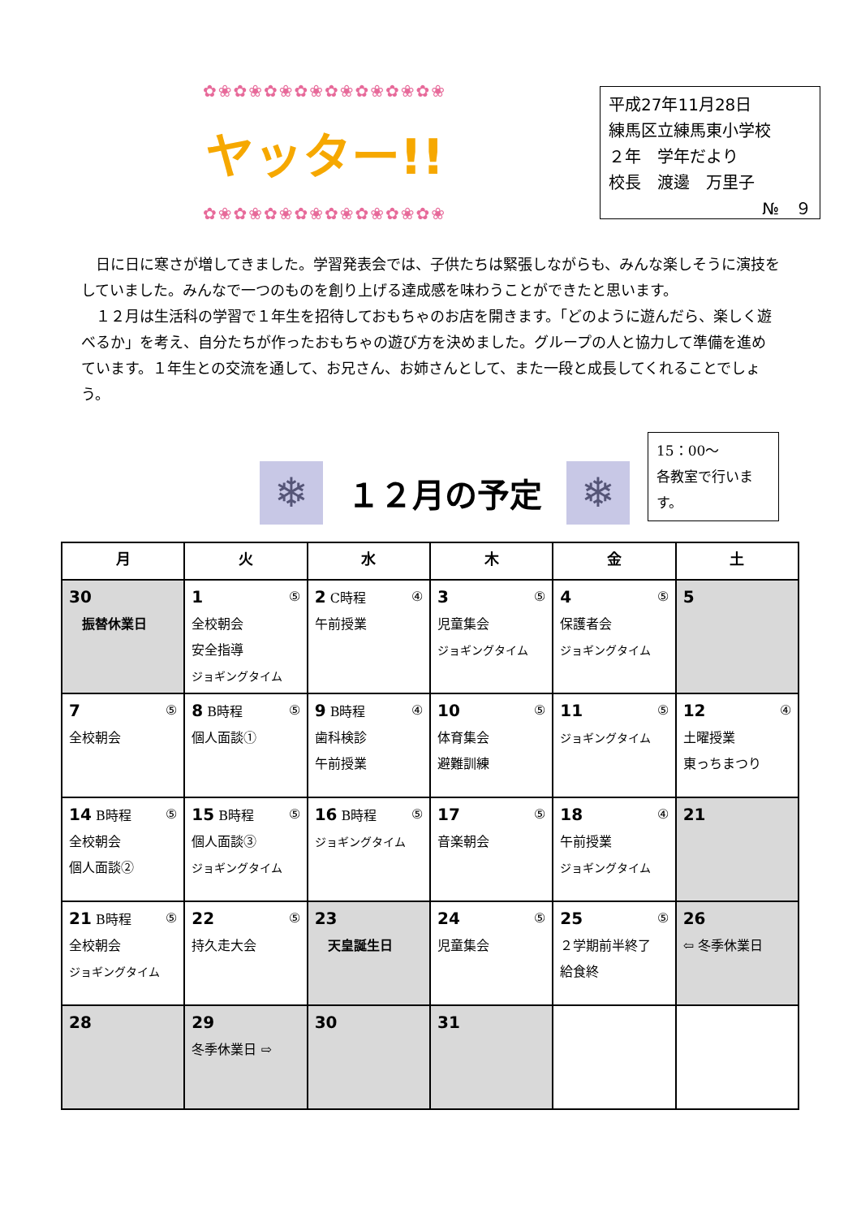✿❀✿❀✿❀✿❀✿❀✿❀✿❀✿❀
ヤッター!!
✿❀✿❀✿❀✿❀✿❀✿❀✿❀✿❀
平成27年11月28日
練馬区立練馬東小学校
２年　学年だより
校長　渡邊　万里子
№　９
　日に日に寒さが増してきました。学習発表会では、子供たちは緊張しながらも、みんな楽しそうに演技をしていました。みんなで一つのものを創り上げる達成感を味わうことができたと思います。
　１２月は生活科の学習で１年生を招待しておもちゃのお店を開きます。「どのように遊んだら、楽しく遊べるか」を考え、自分たちが作ったおもちゃの遊び方を決めました。グループの人と協力して準備を進めています。１年生との交流を通して、お兄さん、お姉さんとして、また一段と成長してくれることでしょう。
❄
１２月の予定
❄
15：00～
各教室で行います。
| 月 | 火 | 水 | 木 | 金 | 土 |
| --- | --- | --- | --- | --- | --- |
| 30 振替休業日 | 1 ⑤ 全校朝会 安全指導 ジョギングタイム | 2 C時程 ④ 午前授業 | 3 ⑤ 児童集会 ジョギングタイム | 4 ⑤ 保護者会 ジョギングタイム | 5 |
| 7 ⑤ 全校朝会 | 8 B時程 ⑤ 個人面談① | 9 B時程 ④ 歯科検診 午前授業 | 10 ⑤ 体育集会 避難訓練 | 11 ⑤ ジョギングタイム | 12 ④ 土曜授業 東っちまつり |
| 14 B時程 ⑤ 全校朝会 個人面談② | 15 B時程 ⑤ 個人面談③ ジョギングタイム | 16 B時程 ⑤ ジョギングタイム | 17 ⑤ 音楽朝会 | 18 ④ 午前授業 ジョギングタイム | 21 |
| 21 B時程 ⑤ 全校朝会 ジョギングタイム | 22 ⑤ 持久走大会 | 23 天皇誕生日 | 24 ⑤ 児童集会 | 25 ⑤ ２学期前半終了 給食終 | 26 ⇦ 冬季休業日 |
| 28 | 29 冬季休業日 ⇨ | 30 | 31 | | |